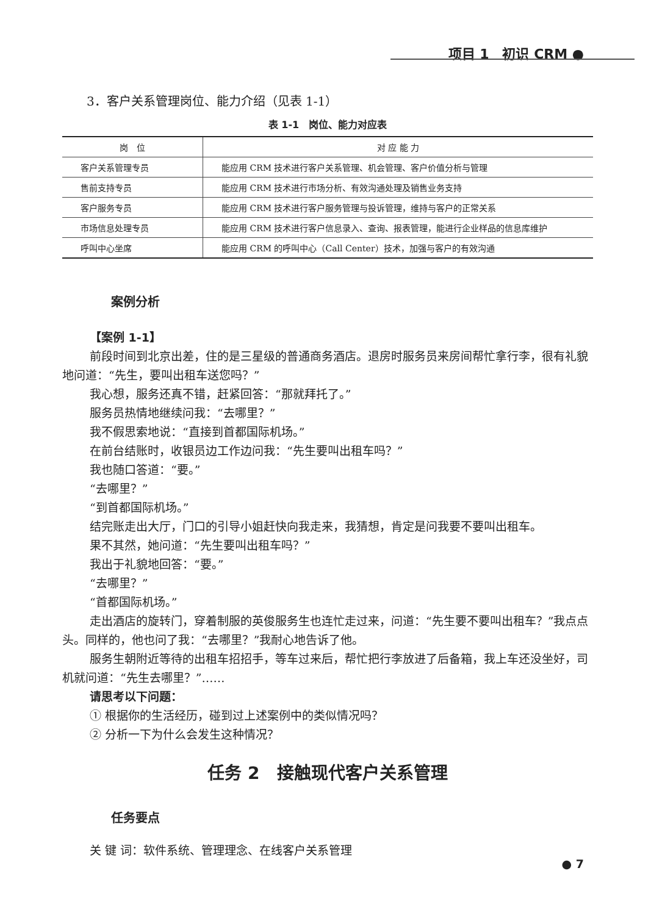项目 1　初识 CRM ●
3．客户关系管理岗位、能力介绍（见表 1-1）
表 1-1　岗位、能力对应表
| 岗 位 | 对 应 能 力 |
| --- | --- |
| 客户关系管理专员 | 能应用 CRM 技术进行客户关系管理、机会管理、客户价值分析与管理 |
| 售前支持专员 | 能应用 CRM 技术进行市场分析、有效沟通处理及销售业务支持 |
| 客户服务专员 | 能应用 CRM 技术进行客户服务管理与投诉管理，维持与客户的正常关系 |
| 市场信息处理专员 | 能应用 CRM 技术进行客户信息录入、查询、报表管理，能进行企业样品的信息库维护 |
| 呼叫中心坐席 | 能应用 CRM 的呼叫中心（Call Center）技术，加强与客户的有效沟通 |
案例分析
【案例 1-1】
前段时间到北京出差，住的是三星级的普通商务酒店。退房时服务员来房间帮忙拿行李，很有礼貌地问道：“先生，要叫出租车送您吗？”
我心想，服务还真不错，赶紧回答：“那就拜托了。”
服务员热情地继续问我：“去哪里？”
我不假思索地说：“直接到首都国际机场。”
在前台结账时，收银员边工作边问我：“先生要叫出租车吗？”
我也随口答道：“要。”
“去哪里？”
“到首都国际机场。”
结完账走出大厅，门口的引导小姐赶快向我走来，我猜想，肯定是问我要不要叫出租车。
果不其然，她问道：“先生要叫出租车吗？”
我出于礼貌地回答：“要。”
“去哪里？”
“首都国际机场。”
走出酒店的旋转门，穿着制服的英俊服务生也连忙走过来，问道：“先生要不要叫出租车？”我点点头。同样的，他也问了我：“去哪里？”我耐心地告诉了他。
服务生朝附近等待的出租车招招手，等车过来后，帮忙把行李放进了后备箱，我上车还没坐好，司机就问道：“先生去哪里？”……
请思考以下问题：
① 根据你的生活经历，碰到过上述案例中的类似情况吗？
② 分析一下为什么会发生这种情况？
任务 2　接触现代客户关系管理
任务要点
关 键 词：软件系统、管理理念、在线客户关系管理
● 7